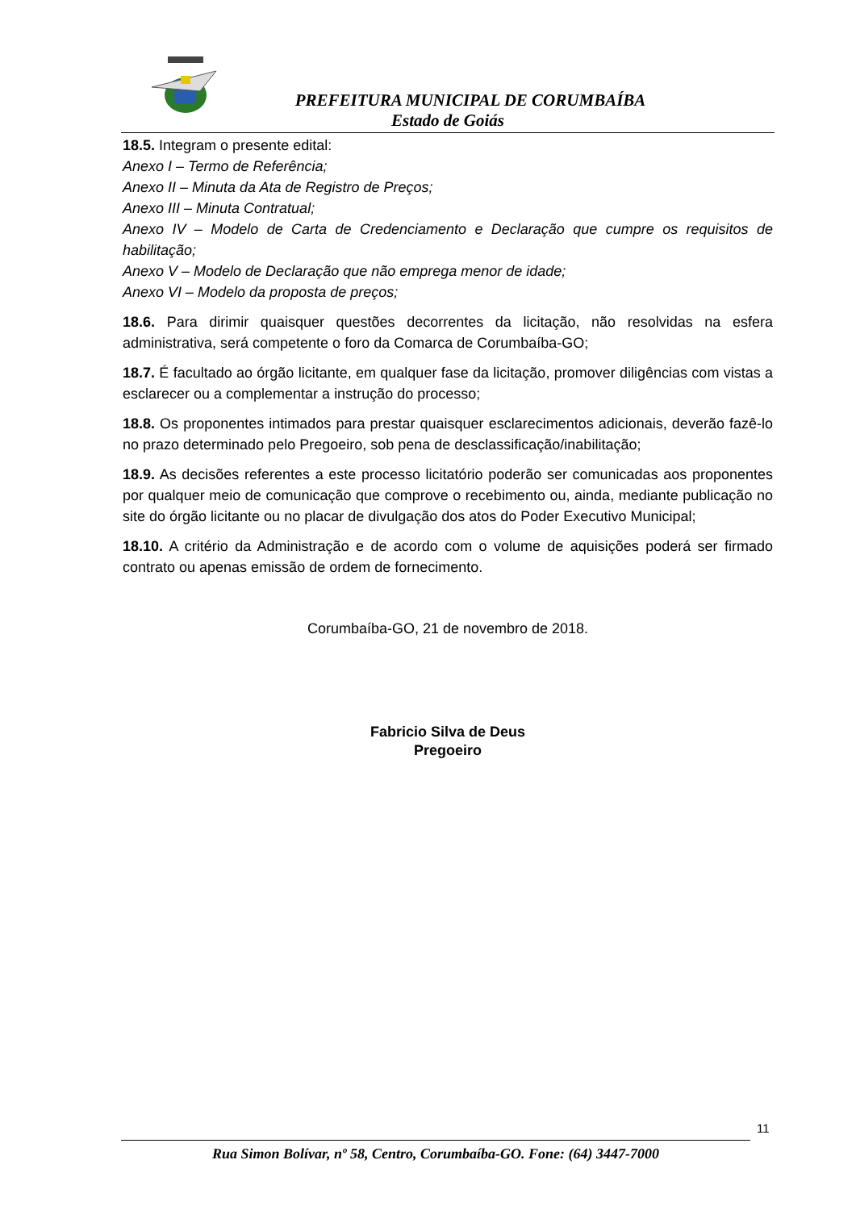PREFEITURA MUNICIPAL DE CORUMBAÍBA
Estado de Goiás
18.5. Integram o presente edital:
Anexo I – Termo de Referência;
Anexo II – Minuta da Ata de Registro de Preços;
Anexo III – Minuta Contratual;
Anexo IV – Modelo de Carta de Credenciamento e Declaração que cumpre os requisitos de habilitação;
Anexo V – Modelo de Declaração que não emprega menor de idade;
Anexo VI – Modelo da proposta de preços;
18.6. Para dirimir quaisquer questões decorrentes da licitação, não resolvidas na esfera administrativa, será competente o foro da Comarca de Corumbaíba-GO;
18.7. É facultado ao órgão licitante, em qualquer fase da licitação, promover diligências com vistas a esclarecer ou a complementar a instrução do processo;
18.8. Os proponentes intimados para prestar quaisquer esclarecimentos adicionais, deverão fazê-lo no prazo determinado pelo Pregoeiro, sob pena de desclassificação/inabilitação;
18.9. As decisões referentes a este processo licitatório poderão ser comunicadas aos proponentes por qualquer meio de comunicação que comprove o recebimento ou, ainda, mediante publicação no site do órgão licitante ou no placar de divulgação dos atos do Poder Executivo Municipal;
18.10. A critério da Administração e de acordo com o volume de aquisições poderá ser firmado contrato ou apenas emissão de ordem de fornecimento.
Corumbaíba-GO, 21 de novembro de 2018.
Fabricio Silva de Deus
Pregoeiro
11
Rua Simon Bolívar, nº 58, Centro, Corumbaíba-GO. Fone: (64) 3447-7000